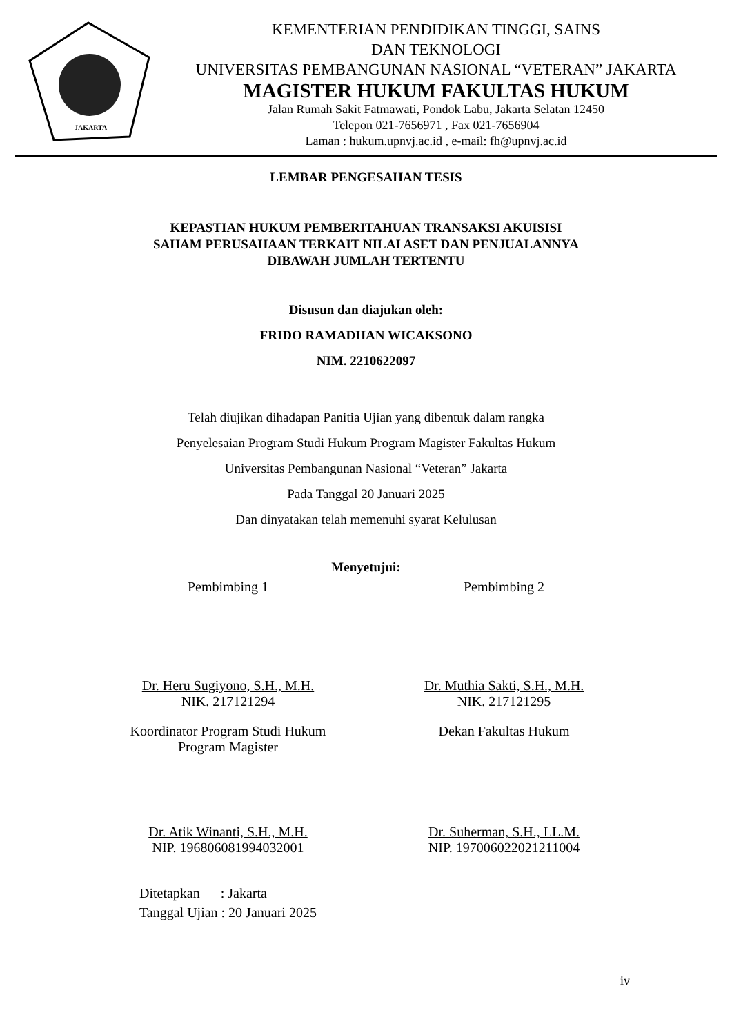JAKARTA
KEMENTERIAN PENDIDIKAN TINGGI, SAINS
DAN TEKNOLOGI
UNIVERSITAS PEMBANGUNAN NASIONAL “VETERAN” JAKARTA
MAGISTER HUKUM FAKULTAS HUKUM
Jalan Rumah Sakit Fatmawati, Pondok Labu, Jakarta Selatan 12450
Telepon 021-7656971 , Fax 021-7656904
Laman : hukum.upnvj.ac.id , e-mail: fh@upnvj.ac.id
LEMBAR PENGESAHAN TESIS
KEPASTIAN HUKUM PEMBERITAHUAN TRANSAKSI AKUISISI
SAHAM PERUSAHAAN TERKAIT NILAI ASET DAN PENJUALANNYA
DIBAWAH JUMLAH TERTENTU
Disusun dan diajukan oleh:
FRIDO RAMADHAN WICAKSONO
NIM. 2210622097
Telah diujikan dihadapan Panitia Ujian yang dibentuk dalam rangka
Penyelesaian Program Studi Hukum Program Magister Fakultas Hukum
Universitas Pembangunan Nasional “Veteran” Jakarta
Pada Tanggal 20 Januari 2025
Dan dinyatakan telah memenuhi syarat Kelulusan
Menyetujui:
Pembimbing 1
Dr. Heru Sugiyono, S.H., M.H.
NIK. 217121294
Pembimbing 2
Dr. Muthia Sakti, S.H., M.H.
NIK. 217121295
Koordinator Program Studi Hukum
Program Magister
Dr. Atik Winanti, S.H., M.H.
NIP. 196806081994032001
Dekan Fakultas Hukum
Dr. Suherman, S.H., LL.M.
NIP. 197006022021211004
Ditetapkan : Jakarta
Tanggal Ujian : 20 Januari 2025
iv